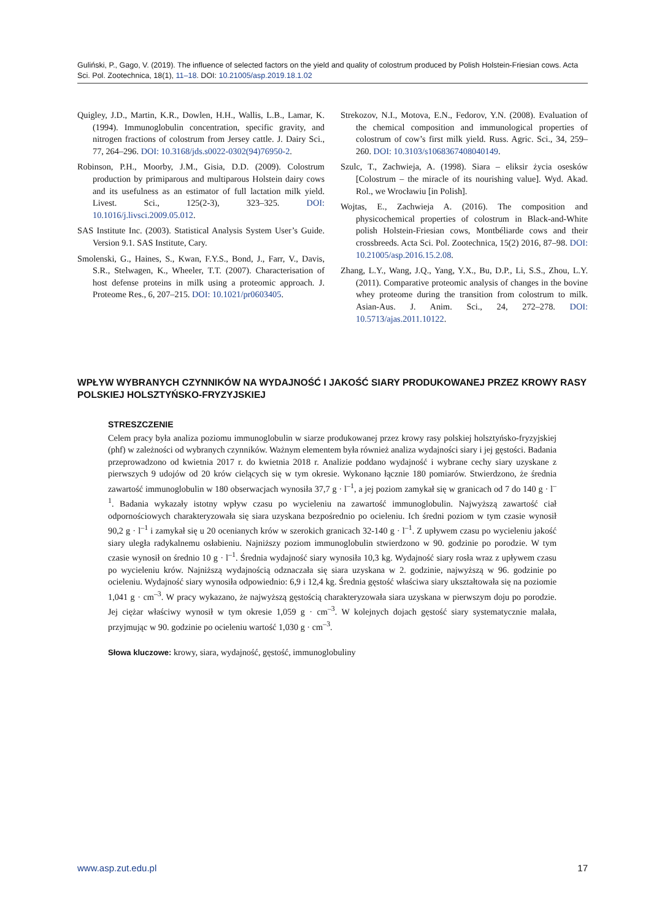Guliński, P., Gago, V. (2019). The influence of selected factors on the yield and quality of colostrum produced by Polish Holstein-Friesian cows. Acta Sci. Pol. Zootechnica, 18(1), 11–18. DOI: 10.21005/asp.2019.18.1.02
Quigley, J.D., Martin, K.R., Dowlen, H.H., Wallis, L.B., Lamar, K. (1994). Immunoglobulin concentration, specific gravity, and nitrogen fractions of colostrum from Jersey cattle. J. Dairy Sci., 77, 264–296. DOI: 10.3168/jds.s0022-0302(94)76950-2.
Robinson, P.H., Moorby, J.M., Gisia, D.D. (2009). Colostrum production by primiparous and multiparous Holstein dairy cows and its usefulness as an estimator of full lactation milk yield. Livest. Sci., 125(2-3), 323–325. DOI: 10.1016/j.livsci.2009.05.012.
SAS Institute Inc. (2003). Statistical Analysis System User’s Guide. Version 9.1. SAS Institute, Cary.
Smolenski, G., Haines, S., Kwan, F.Y.S., Bond, J., Farr, V., Davis, S.R., Stelwagen, K., Wheeler, T.T. (2007). Characterisation of host defense proteins in milk using a proteomic approach. J. Proteome Res., 6, 207–215. DOI: 10.1021/pr0603405.
Strekozov, N.I., Motova, E.N., Fedorov, Y.N. (2008). Evaluation of the chemical composition and immunological properties of colostrum of cow’s first milk yield. Russ. Agric. Sci., 34, 259–260. DOI: 10.3103/s1068367408040149.
Szulc, T., Zachwieja, A. (1998). Siara – eliksir życia osesków [Colostrum – the miracle of its nourishing value]. Wyd. Akad. Rol., we Wrocławiu [in Polish].
Wojtas, E., Zachwieja A. (2016). The composition and physicochemical properties of colostrum in Black-and-White polish Holstein-Friesian cows, Montbéliarde cows and their crossbreeds. Acta Sci. Pol. Zootechnica, 15(2) 2016, 87–98. DOI: 10.21005/asp.2016.15.2.08.
Zhang, L.Y., Wang, J.Q., Yang, Y.X., Bu, D.P., Li, S.S., Zhou, L.Y. (2011). Comparative proteomic analysis of changes in the bovine whey proteome during the transition from colostrum to milk. Asian-Aus. J. Anim. Sci., 24, 272–278. DOI: 10.5713/ajas.2011.10122.
WPŁYW WYBRANYCH CZYNNIKÓW NA WYDAJNOŚĆ I JAKOŚĆ SIARY PRODUKOWANEJ PRZEZ KROWY RASY POLSKIEJ HOLSZTYŃSKO-FRYZYJSKIEJ
STRESZCZENIE
Celem pracy była analiza poziomu immunoglobulin w siarze produkowanej przez krowy rasy polskiej holsztyńsko-fryzyjskiej (phf) w zależności od wybranych czynników. Ważnym elementem była również analiza wydajności siary i jej gęstości. Badania przeprowadzono od kwietnia 2017 r. do kwietnia 2018 r. Analizie poddano wydajność i wybrane cechy siary uzyskane z pierwszych 9 udojów od 20 krów cielących się w tym okresie. Wykonano łącznie 180 pomiarów. Stwierdzono, że średnia zawartość immunoglobulin w 180 obserwacjach wynosiła 37,7 g · l<sup>–1</sup>, a jej poziom zamykał się w granicach od 7 do 140 g · l<sup>–1</sup>. Badania wykazały istotny wpływ czasu po wycieleniu na zawartość immunoglobulin. Najwyższą zawartość ciał odpornościowych charakteryzowała się siara uzyskana bezpośrednio po ocieleniu. Ich średni poziom w tym czasie wynosił 90,2 g · l<sup>–1</sup> i zamykał się u 20 ocenianych krów w szerokich granicach 32-140 g · l<sup>–1</sup>. Z upływem czasu po wycieleniu jakość siary uległa radykalnemu osłabieniu. Najniższy poziom immunoglobulin stwierdzono w 90. godzinie po porodzie. W tym czasie wynosił on średnio 10 g · l<sup>–1</sup>. Średnia wydajność siary wynosiła 10,3 kg. Wydajność siary rosła wraz z upływem czasu po wycieleniu krów. Najniższą wydajnością odznaczała się siara uzyskana w 2. godzinie, najwyższą w 96. godzinie po ocieleniu. Wydajność siary wynosiła odpowiednio: 6,9 i 12,4 kg. Średnia gęstość właściwa siary ukształtowała się na poziomie 1,041 g · cm<sup>–3</sup>. W pracy wykazano, że najwyższą gęstością charakteryzowała siara uzyskana w pierwszym doju po porodzie. Jej ciężar właściwy wynosił w tym okresie 1,059 g · cm<sup>–3</sup>. W kolejnych dojach gęstość siary systematycznie malała, przyjmując w 90. godzinie po ocieleniu wartość 1,030 g · cm<sup>–3</sup>.
Słowa kluczowe: krowy, siara, wydajność, gęstość, immunoglobuliny
www.asp.zut.edu.pl 17